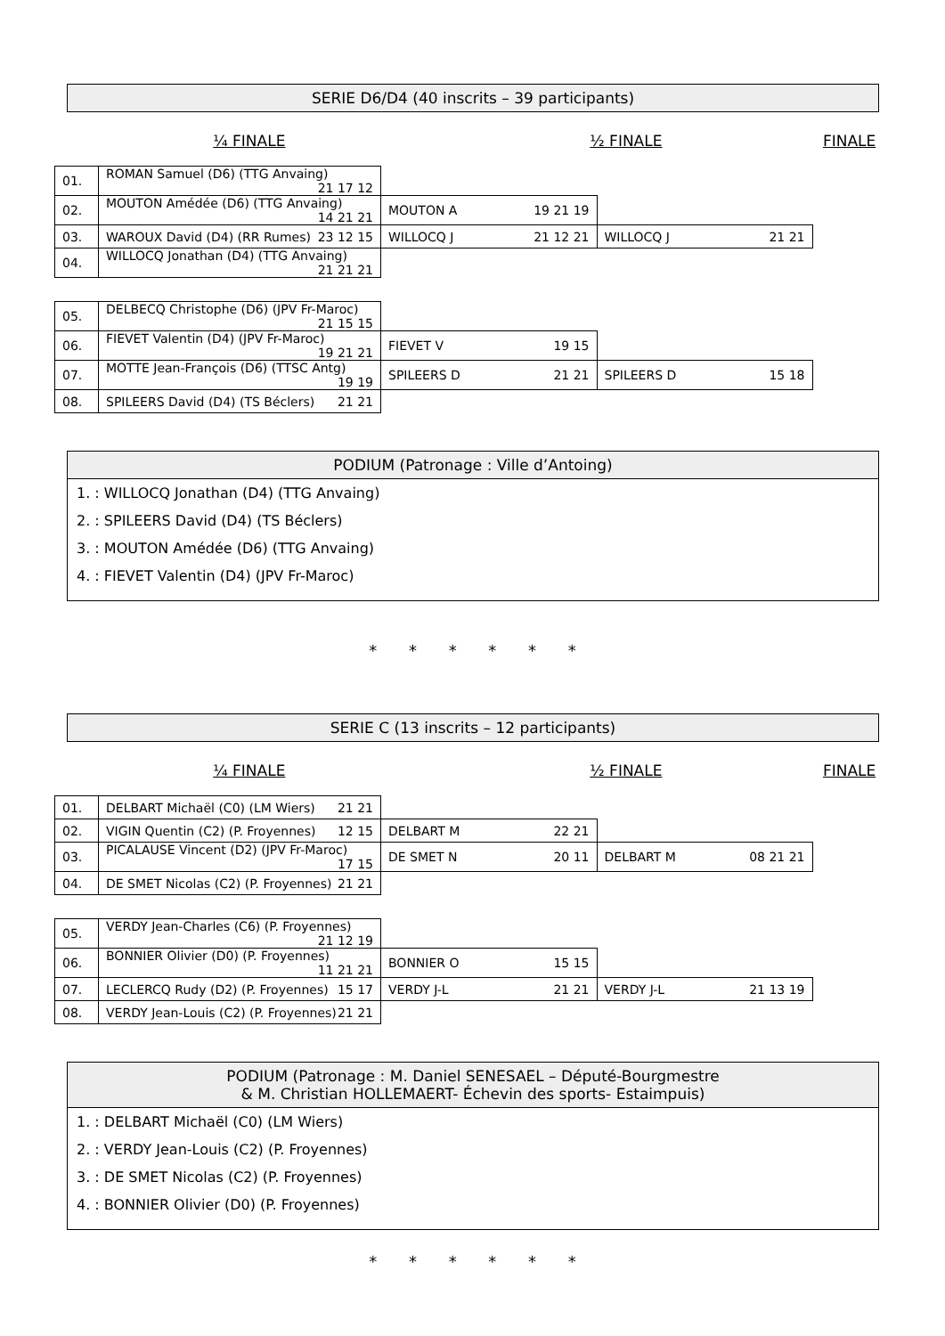SERIE D6/D4 (40 inscrits – 39 participants)
¼ FINALE ½ FINALE FINALE
| 01. | ROMAN Samuel (D6) (TTG Anvaing) 21 17 12 | | |
| 02. | MOUTON Amédée (D6) (TTG Anvaing) 14 21 21 | MOUTON A 19 21 19 | |
| 03. | WAROUX David (D4) (RR Rumes) 23 12 15 | WILLOCQ J 21 12 21 | WILLOCQ J 21 21 |
| 04. | WILLOCQ Jonathan (D4) (TTG Anvaing) 21 21 21 | | |
| 05. | DELBECQ Christophe (D6) (JPV Fr-Maroc) 21 15 15 | | |
| 06. | FIEVET Valentin (D4) (JPV Fr-Maroc) 19 21 21 | FIEVET V 19 15 | |
| 07. | MOTTE Jean-François (D6) (TTSC Antg) 19 19 | SPILEERS D 21 21 | SPILEERS D 15 18 |
| 08. | SPILEERS David (D4) (TS Béclers) 21 21 | | |
PODIUM (Patronage : Ville d’Antoing)
1. : WILLOCQ Jonathan (D4) (TTG Anvaing)
2. : SPILEERS David (D4) (TS Béclers)
3. : MOUTON Amédée (D6) (TTG Anvaing)
4. : FIEVET Valentin (D4) (JPV Fr-Maroc)
* * * * * *
SERIE C (13 inscrits – 12 participants)
¼ FINALE ½ FINALE FINALE
| 01. | DELBART Michaël (C0) (LM Wiers) 21 21 | | |
| 02. | VIGIN Quentin (C2) (P. Froyennes) 12 15 | DELBART M 22 21 | |
| 03. | PICALAUSE Vincent (D2) (JPV Fr-Maroc) 17 15 | DE SMET N 20 11 | DELBART M 08 21 21 |
| 04. | DE SMET Nicolas (C2) (P. Froyennes) 21 21 | | |
| 05. | VERDY Jean-Charles (C6) (P. Froyennes) 21 12 19 | | |
| 06. | BONNIER Olivier (D0) (P. Froyennes) 11 21 21 | BONNIER O 15 15 | |
| 07. | LECLERCQ Rudy (D2) (P. Froyennes) 15 17 | VERDY J-L 21 21 | VERDY J-L 21 13 19 |
| 08. | VERDY Jean-Louis (C2) (P. Froyennes) 21 21 | | |
PODIUM (Patronage : M. Daniel SENESAEL – Député-Bourgmestre
& M. Christian HOLLEMAERT- Échevin des sports- Estaimpuis)
1. : DELBART Michaël (C0) (LM Wiers)
2. : VERDY Jean-Louis (C2) (P. Froyennes)
3. : DE SMET Nicolas (C2) (P. Froyennes)
4. : BONNIER Olivier (D0) (P. Froyennes)
* * * * * *